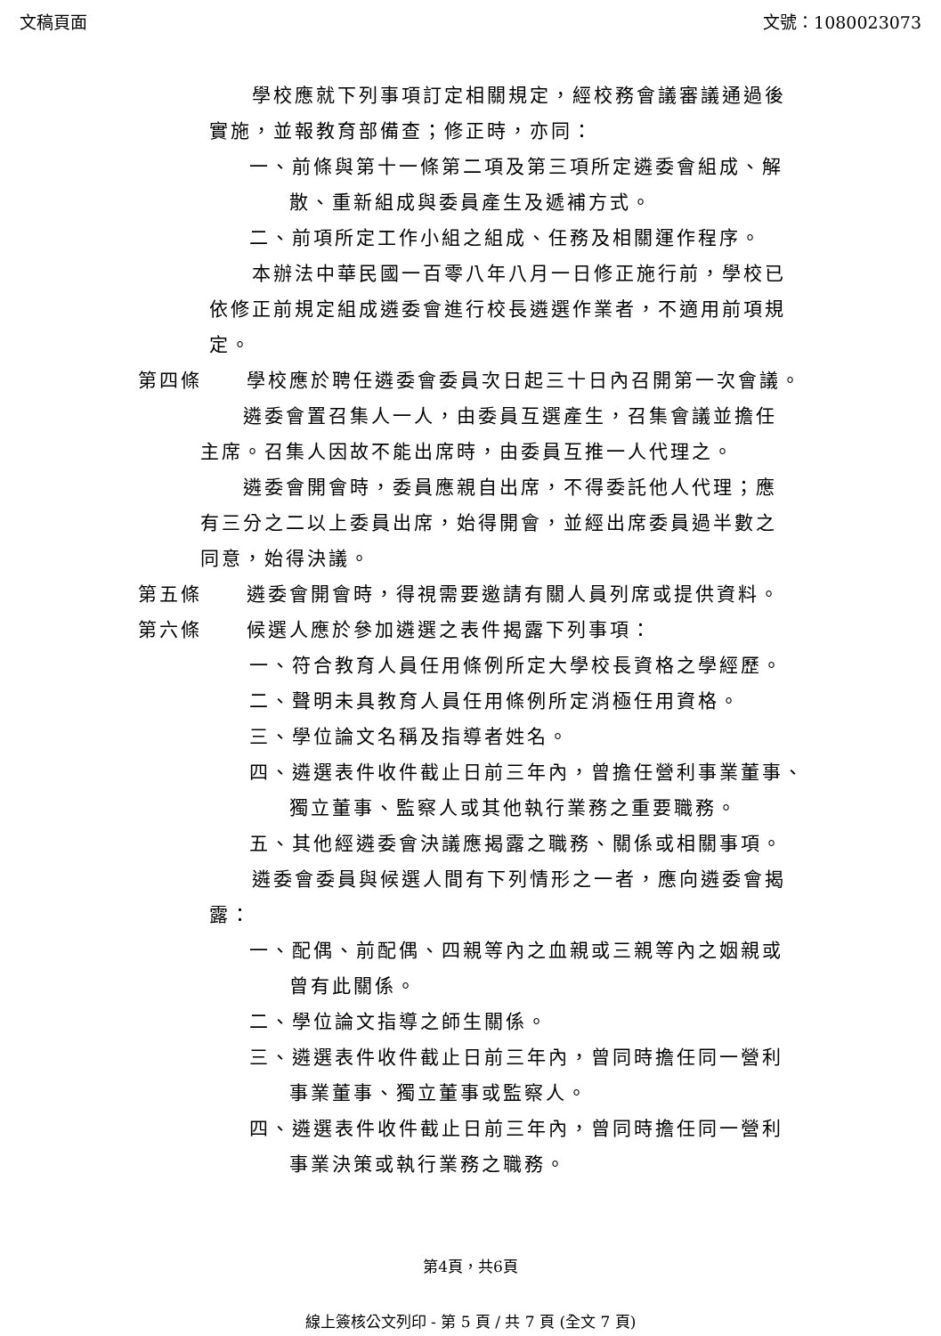文稿頁面 文號：1080023073
學校應就下列事項訂定相關規定，經校務會議審議通過後實施，並報教育部備查；修正時，亦同：
一、前條與第十一條第二項及第三項所定遴委會組成、解
散、重新組成與委員產生及遞補方式。
二、前項所定工作小組之組成、任務及相關運作程序。
本辦法中華民國一百零八年八月一日修正施行前，學校已依修正前規定組成遴委會進行校長遴選作業者，不適用前項規定。
第四條 學校應於聘任遴委會委員次日起三十日內召開第一次會議。
遴委會置召集人一人，由委員互選產生，召集會議並擔任主席。召集人因故不能出席時，由委員互推一人代理之。
遴委會開會時，委員應親自出席，不得委託他人代理；應有三分之二以上委員出席，始得開會，並經出席委員過半數之同意，始得決議。
第五條 遴委會開會時，得視需要邀請有關人員列席或提供資料。
第六條 候選人應於參加遴選之表件揭露下列事項：
一、符合教育人員任用條例所定大學校長資格之學經歷。
二、聲明未具教育人員任用條例所定消極任用資格。
三、學位論文名稱及指導者姓名。
四、遴選表件收件截止日前三年內，曾擔任營利事業董事、
獨立董事、監察人或其他執行業務之重要職務。
五、其他經遴委會決議應揭露之職務、關係或相關事項。
遴委會委員與候選人間有下列情形之一者，應向遴委會揭露：
一、配偶、前配偶、四親等內之血親或三親等內之姻親或
曾有此關係。
二、學位論文指導之師生關係。
三、遴選表件收件截止日前三年內，曾同時擔任同一營利
事業董事、獨立董事或監察人。
四、遴選表件收件截止日前三年內，曾同時擔任同一營利
事業決策或執行業務之職務。
第4頁，共6頁
線上簽核公文列印 - 第 5 頁 / 共 7 頁 (全文 7 頁)